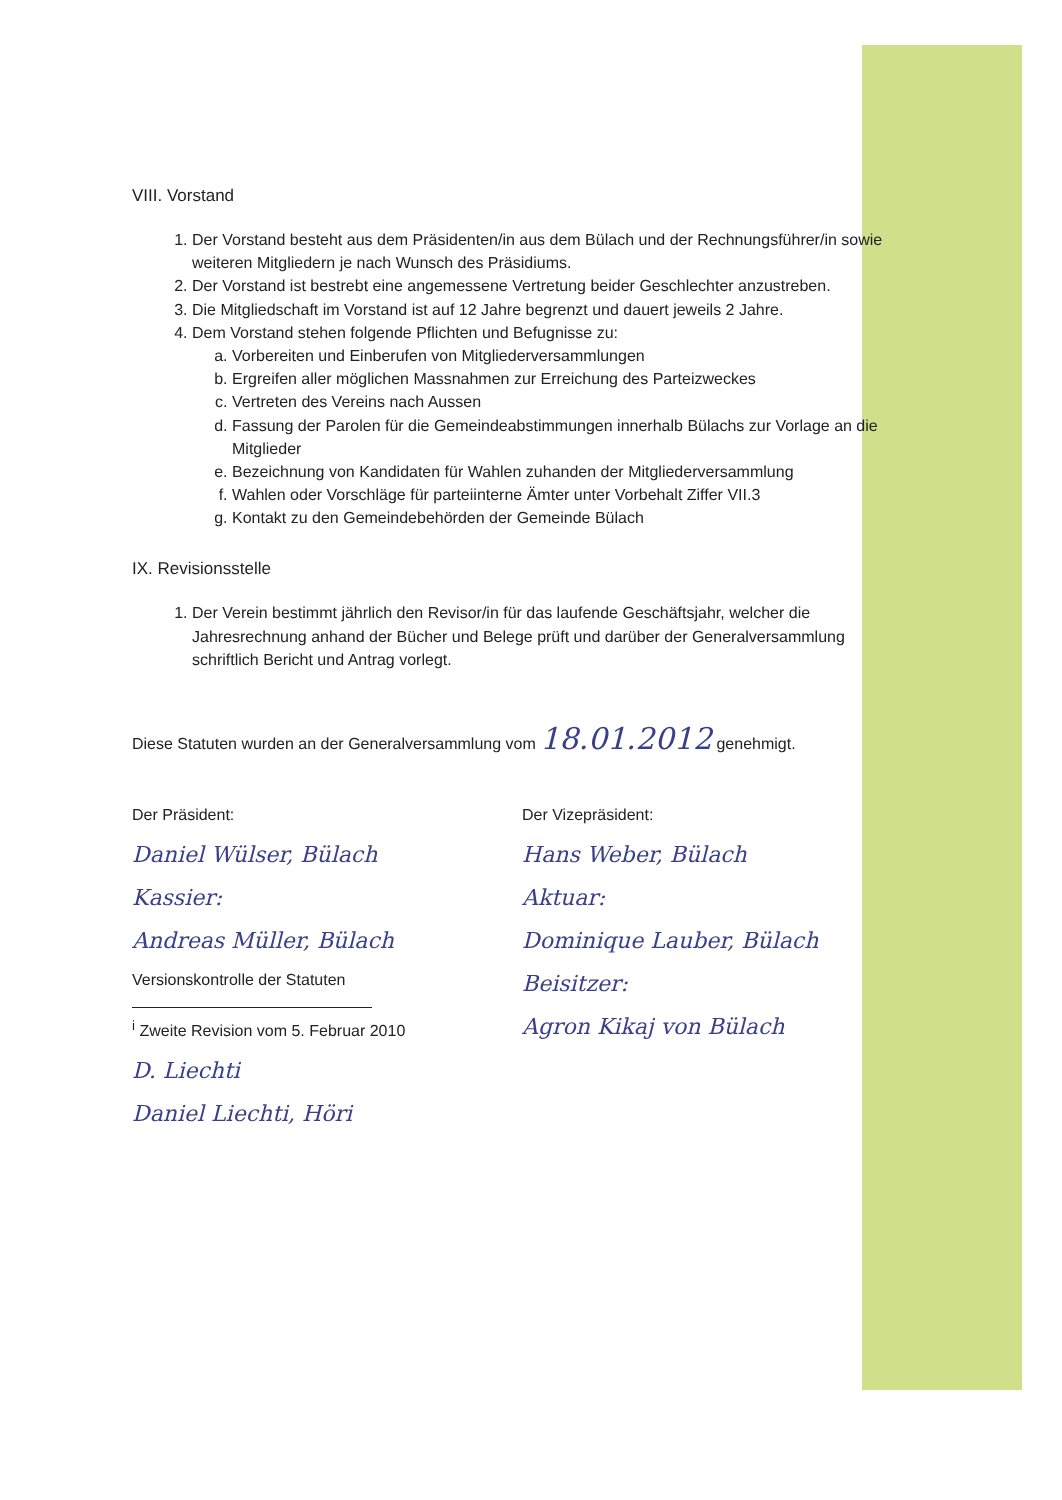VIII. Vorstand
1. Der Vorstand besteht aus dem Präsidenten/in aus dem Bülach und der Rechnungsführer/in sowie weiteren Mitgliedern je nach Wunsch des Präsidiums.
2. Der Vorstand ist bestrebt eine angemessene Vertretung beider Geschlechter anzustreben.
3. Die Mitgliedschaft im Vorstand ist auf 12 Jahre begrenzt und dauert jeweils 2 Jahre.
4. Dem Vorstand stehen folgende Pflichten und Befugnisse zu:
a. Vorbereiten und Einberufen von Mitgliederversammlungen
b. Ergreifen aller möglichen Massnahmen zur Erreichung des Parteizweckes
c. Vertreten des Vereins nach Aussen
d. Fassung der Parolen für die Gemeindeabstimmungen innerhalb Bülachs zur Vorlage an die Mitglieder
e. Bezeichnung von Kandidaten für Wahlen zuhanden der Mitgliederversammlung
f. Wahlen oder Vorschläge für parteiinterne Ämter unter Vorbehalt Ziffer VII.3
g. Kontakt zu den Gemeindebehörden der Gemeinde Bülach
IX. Revisionsstelle
1. Der Verein bestimmt jährlich den Revisor/in für das laufende Geschäftsjahr, welcher die Jahresrechnung anhand der Bücher und Belege prüft und darüber der Generalversammlung schriftlich Bericht und Antrag vorlegt.
Diese Statuten wurden an der Generalversammlung vom 18.01.2012 genehmigt.
Der Präsident:
Daniel Wülser, Bülach
Kassier:
Andreas Müller, Bülach
Versionskontrolle der Statuten
<sup>i</sup> Zweite Revision vom 5. Februar 2010
D. Liechti
Daniel Liechti, Höri
Der Vizepräsident:
Hans Weber, Bülach
Aktuar:
Dominique Lauber, Bülach
Beisitzer:
Agron Kikaj von Bülach